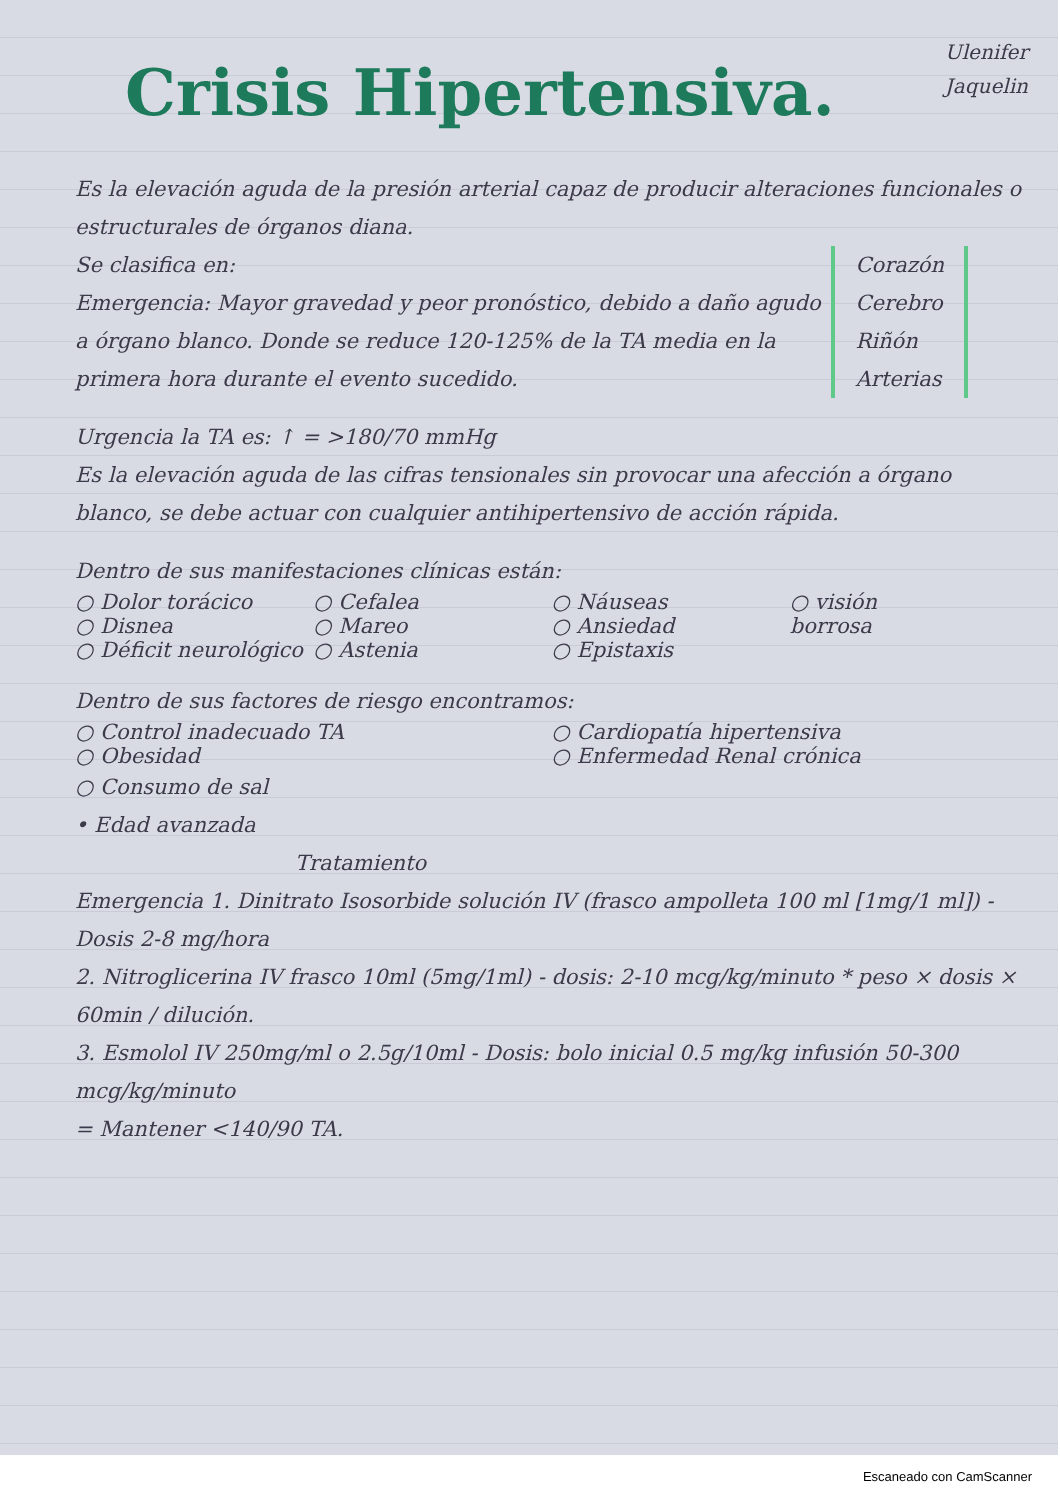Crisis Hipertensiva.
Ulenifer
Jaquelin
Es la elevación aguda de la presión arterial capaz de producir alteraciones funcionales o estructurales de órganos diana.
Corazón
Cerebro
Riñón
Arterias
Se clasifica en:
Emergencia: Mayor gravedad y peor pronóstico, debido a daño agudo a órgano blanco. Donde se reduce 120-125% de la TA media en la primera hora durante el evento sucedido.
Urgencia la TA es: ↑ = >180/70 mmHg
Es la elevación aguda de las cifras tensionales sin provocar una afección a órgano blanco, se debe actuar con cualquier antihipertensivo de acción rápida.
Dentro de sus manifestaciones clínicas están:
○ Dolor torácico ○ Cefalea ○ Náuseas ○ visión
○ Disnea ○ Mareo ○ Ansiedad borrosa
○ Déficit neurológico ○ Astenia ○ Epistaxis
Dentro de sus factores de riesgo encontramos:
○ Control inadecuado TA ○ Cardiopatía hipertensiva
○ Obesidad ○ Enfermedad Renal crónica
○ Consumo de sal
• Edad avanzada
Tratamiento
Emergencia 1. Dinitrato Isosorbide solución IV (frasco ampolleta 100 ml [1mg/1 ml]) - Dosis 2-8 mg/hora
2. Nitroglicerina IV frasco 10ml (5mg/1ml) - dosis: 2-10 mcg/kg/minuto * peso × dosis × 60min / dilución.
3. Esmolol IV 250mg/ml o 2.5g/10ml - Dosis: bolo inicial 0.5 mg/kg infusión 50-300 mcg/kg/minuto
= Mantener <140/90 TA.
Escaneado con CamScanner